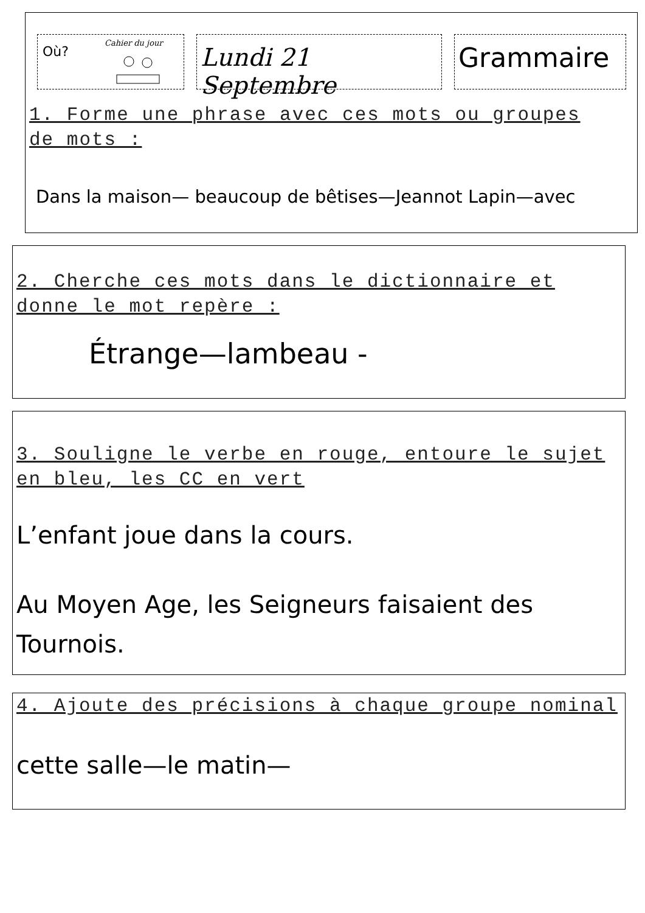Où?
Cahier du jour
Lundi 21 Septembre
Grammaire
1. Forme une phrase avec ces mots ou groupes de mots :
Dans la maison— beaucoup de bêtises—Jeannot Lapin—avec
2. Cherche ces mots dans le dictionnaire et donne le mot repère :
Étrange—lambeau -
3. Souligne le verbe en rouge, entoure le sujet en bleu, les CC en vert
L’enfant joue dans la cours.
Au Moyen Age, les Seigneurs faisaient des Tournois.
4. Ajoute des précisions à chaque groupe nominal
cette salle—le matin—